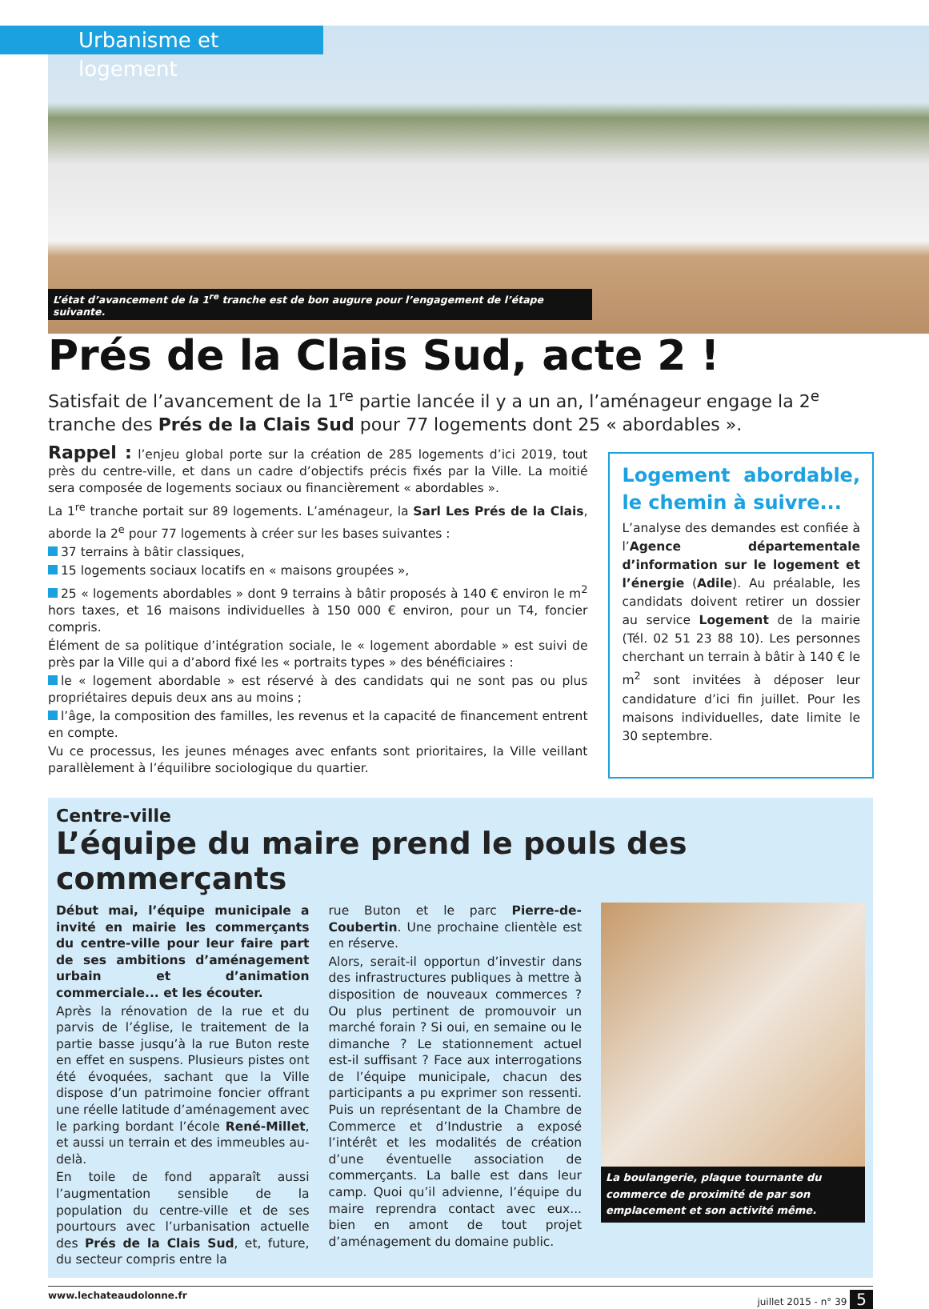Urbanisme et logement
L’état d’avancement de la 1<sup>re</sup> tranche est de bon augure pour l’engagement de l’étape suivante.
Prés de la Clais Sud, acte 2 !
Satisfait de l’avancement de la 1<sup>re</sup> partie lancée il y a un an, l’aménageur engage la 2<sup>e</sup> tranche des Prés de la Clais Sud pour 77 logements dont 25 « abordables ».
Rappel : l’enjeu global porte sur la création de 285 logements d’ici 2019, tout près du centre-ville, et dans un cadre d’objectifs précis fixés par la Ville. La moitié sera composée de logements sociaux ou financièrement « abordables ».
La 1<sup>re</sup> tranche portait sur 89 logements. L’aménageur, la Sarl Les Prés de la Clais, aborde la 2<sup>e</sup> pour 77 logements à créer sur les bases suivantes :
37 terrains à bâtir classiques,
15 logements sociaux locatifs en « maisons groupées »,
25 « logements abordables » dont 9 terrains à bâtir proposés à 140 € environ le m<sup>2</sup> hors taxes, et 16 maisons individuelles à 150 000 € environ, pour un T4, foncier compris.
Élément de sa politique d’intégration sociale, le « logement abordable » est suivi de près par la Ville qui a d’abord fixé les « portraits types » des bénéficiaires :
le « logement abordable » est réservé à des candidats qui ne sont pas ou plus propriétaires depuis deux ans au moins ;
l’âge, la composition des familles, les revenus et la capacité de financement entrent en compte.
Vu ce processus, les jeunes ménages avec enfants sont prioritaires, la Ville veillant parallèlement à l’équilibre sociologique du quartier.
Logement abordable, le chemin à suivre...
L’analyse des demandes est confiée à l’Agence départementale d’information sur le logement et l’énergie (Adile). Au préalable, les candidats doivent retirer un dossier au service Logement de la mairie (Tél. 02 51 23 88 10). Les personnes cherchant un terrain à bâtir à 140 € le m<sup>2</sup> sont invitées à déposer leur candidature d’ici fin juillet. Pour les maisons individuelles, date limite le 30 septembre.
Centre-ville
L’équipe du maire prend le pouls des commerçants
Début mai, l’équipe municipale a invité en mairie les commerçants du centre-ville pour leur faire part de ses ambitions d’aménagement urbain et d’animation commerciale... et les écouter.
Après la rénovation de la rue et du parvis de l’église, le traitement de la partie basse jusqu’à la rue Buton reste en effet en suspens. Plusieurs pistes ont été évoquées, sachant que la Ville dispose d’un patrimoine foncier offrant une réelle latitude d’aménagement avec le parking bordant l’école René-Millet, et aussi un terrain et des immeubles au-delà.
En toile de fond apparaît aussi l’augmentation sensible de la population du centre-ville et de ses pourtours avec l’urbanisation actuelle des Prés de la Clais Sud, et, future, du secteur compris entre la
rue Buton et le parc Pierre-de-Coubertin. Une prochaine clientèle est en réserve.
Alors, serait-il opportun d’investir dans des infrastructures publiques à mettre à disposition de nouveaux commerces ? Ou plus pertinent de promouvoir un marché forain ? Si oui, en semaine ou le dimanche ? Le stationnement actuel est-il suffisant ? Face aux interrogations de l’équipe municipale, chacun des participants a pu exprimer son ressenti. Puis un représentant de la Chambre de Commerce et d’Industrie a exposé l’intérêt et les modalités de création d’une éventuelle association de commerçants. La balle est dans leur camp. Quoi qu’il advienne, l’équipe du maire reprendra contact avec eux... bien en amont de tout projet d’aménagement du domaine public.
La boulangerie, plaque tournante du commerce de proximité de par son emplacement et son activité même.
www.lechateaudolonne.fr juillet 2015 - n° 39 5